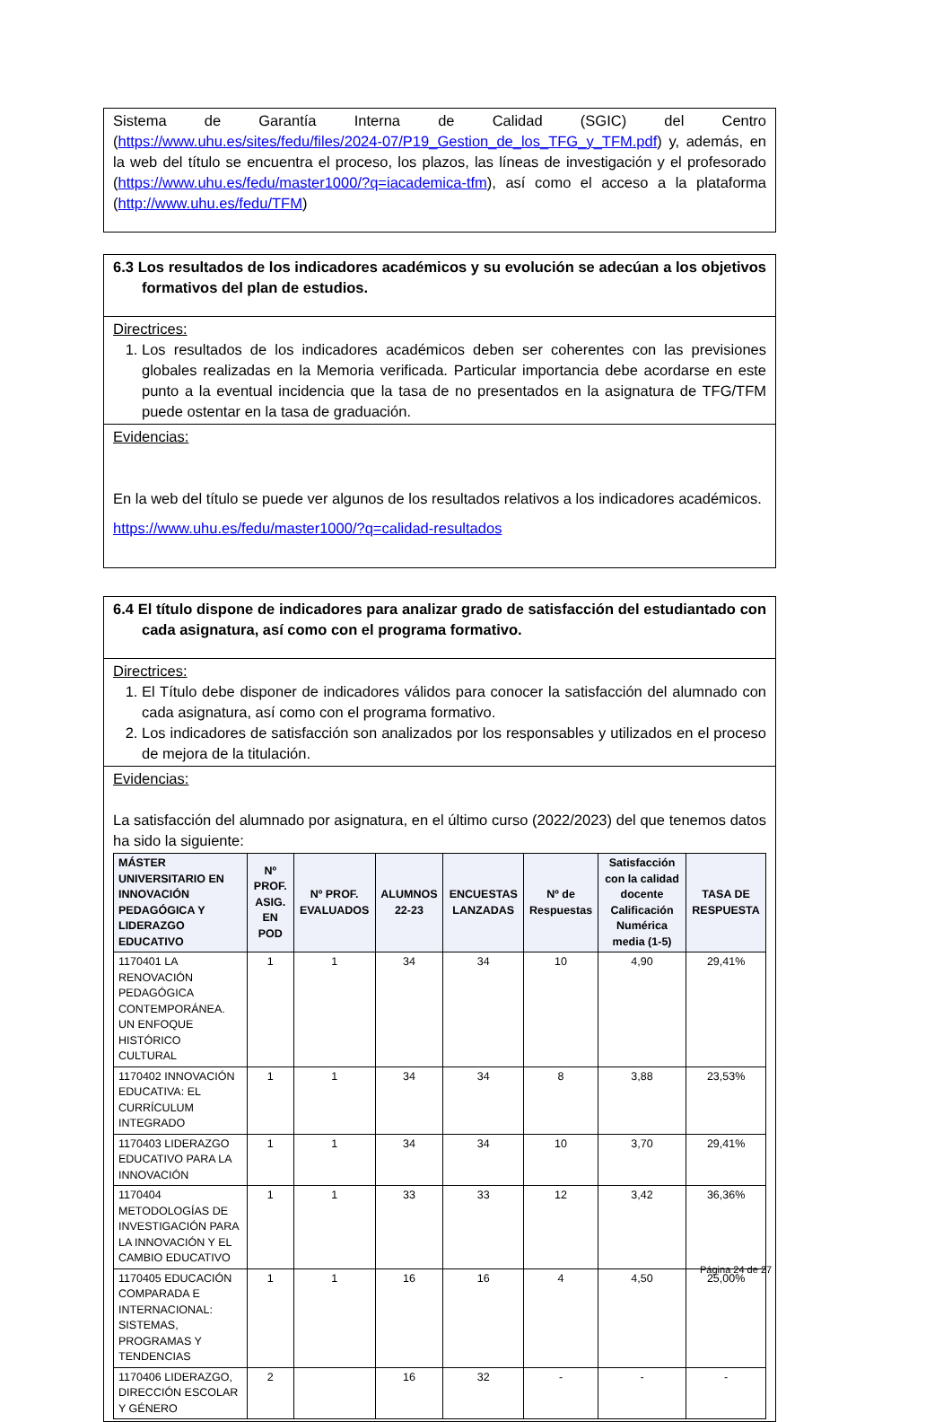Sistema de Garantía Interna de Calidad (SGIC) del Centro (https://www.uhu.es/sites/fedu/files/2024-07/P19_Gestion_de_los_TFG_y_TFM.pdf) y, además, en la web del título se encuentra el proceso, los plazos, las líneas de investigación y el profesorado (https://www.uhu.es/fedu/master1000/?q=iacademica-tfm), así como el acceso a la plataforma (http://www.uhu.es/fedu/TFM)
6.3 Los resultados de los indicadores académicos y su evolución se adecúan a los objetivos formativos del plan de estudios.
Directrices:
1. Los resultados de los indicadores académicos deben ser coherentes con las previsiones globales realizadas en la Memoria verificada. Particular importancia debe acordarse en este punto a la eventual incidencia que la tasa de no presentados en la asignatura de TFG/TFM puede ostentar en la tasa de graduación.
Evidencias:
En la web del título se puede ver algunos de los resultados relativos a los indicadores académicos.
https://www.uhu.es/fedu/master1000/?q=calidad-resultados
6.4 El título dispone de indicadores para analizar grado de satisfacción del estudiantado con cada asignatura, así como con el programa formativo.
Directrices:
1. El Título debe disponer de indicadores válidos para conocer la satisfacción del alumnado con cada asignatura, así como con el programa formativo.
2. Los indicadores de satisfacción son analizados por los responsables y utilizados en el proceso de mejora de la titulación.
Evidencias:
La satisfacción del alumnado por asignatura, en el último curso (2022/2023) del que tenemos datos ha sido la siguiente:
| MÁSTER UNIVERSITARIO EN INNOVACIÓN PEDAGÓGICA Y LIDERAZGO EDUCATIVO | Nº PROF. ASIG. EN POD | Nº PROF. EVALUADOS | ALUMNOS 22-23 | ENCUESTAS LANZADAS | Nº de Respuestas | Satisfacción con la calidad docente Calificación Numérica media (1-5) | TASA DE RESPUESTA |
| --- | --- | --- | --- | --- | --- | --- | --- |
| 1170401 LA RENOVACIÓN PEDAGÓGICA CONTEMPORÁNEA. UN ENFOQUE HISTÓRICO CULTURAL | 1 | 1 | 34 | 34 | 10 | 4,90 | 29,41% |
| 1170402 INNOVACIÓN EDUCATIVA: EL CURRÍCULUM INTEGRADO | 1 | 1 | 34 | 34 | 8 | 3,88 | 23,53% |
| 1170403 LIDERAZGO EDUCATIVO PARA LA INNOVACIÓN | 1 | 1 | 34 | 34 | 10 | 3,70 | 29,41% |
| 1170404 METODOLOGÍAS DE INVESTIGACIÓN PARA LA INNOVACIÓN Y EL CAMBIO EDUCATIVO | 1 | 1 | 33 | 33 | 12 | 3,42 | 36,36% |
| 1170405 EDUCACIÓN COMPARADA E INTERNACIONAL: SISTEMAS, PROGRAMAS Y TENDENCIAS | 1 | 1 | 16 | 16 | 4 | 4,50 | 25,00% |
| 1170406 LIDERAZGO, DIRECCIÓN ESCOLAR Y GÉNERO | 2 | | 16 | 32 | - | - | - |
Página 24 de 27